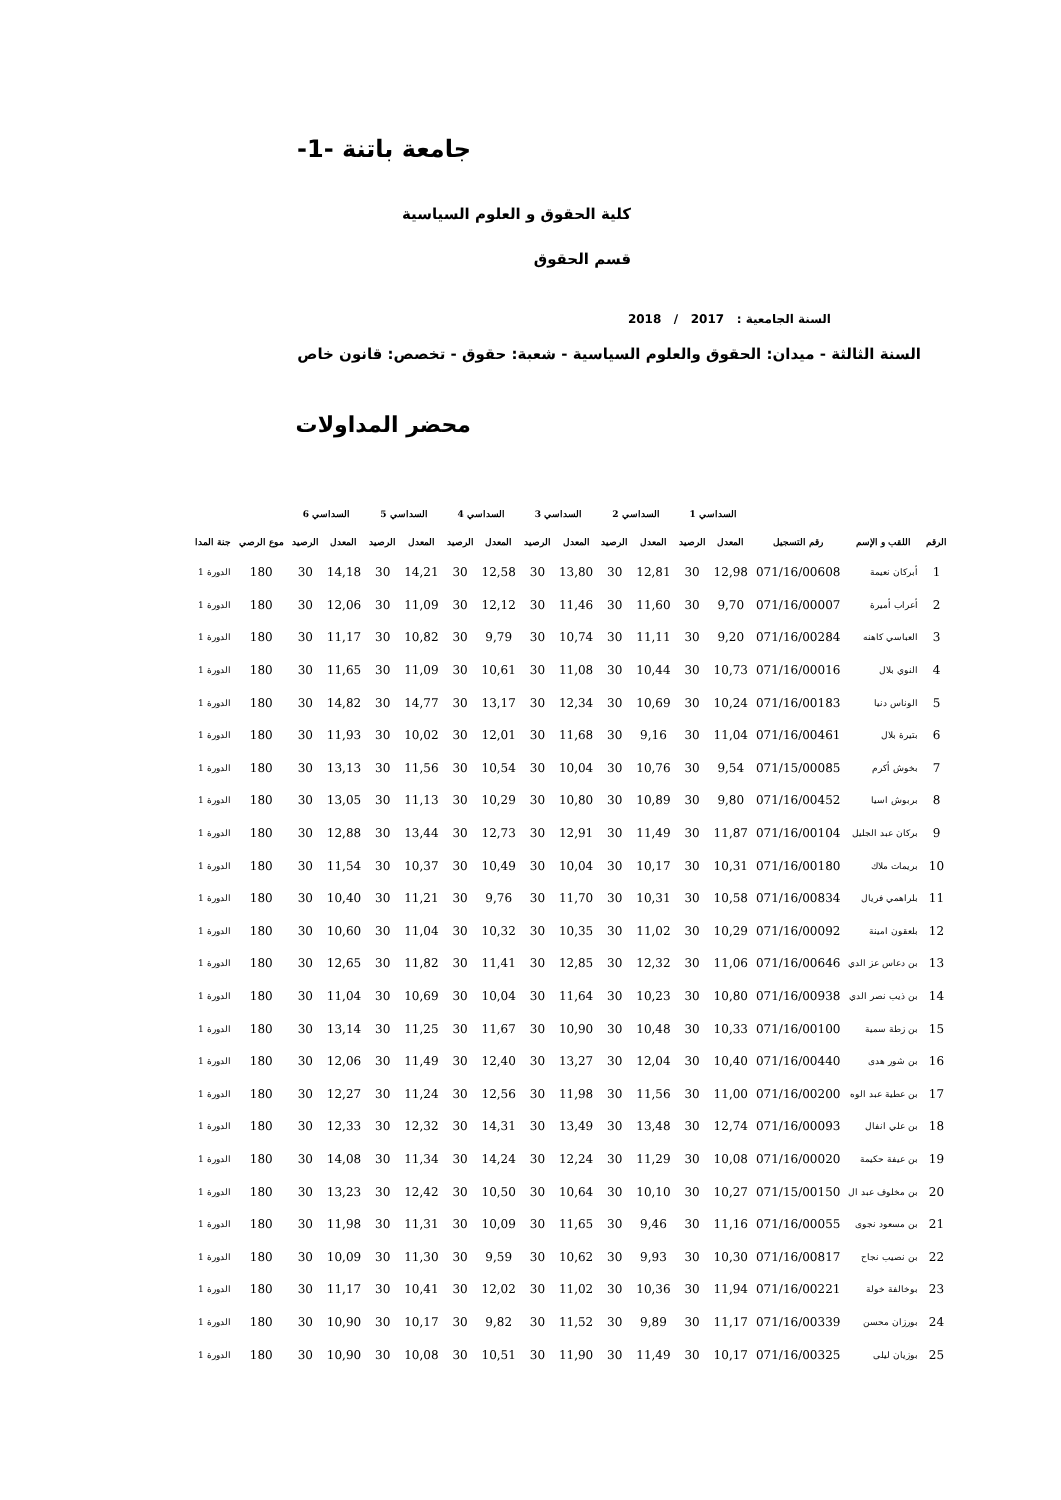جامعة باتنة -1-
كلية الحقوق و العلوم السياسية
قسم الحقوق
السنة الجامعية : 2017 / 2018
السنة الثالثة - ميدان: الحقوق والعلوم السياسية - شعبة: حقوق - تخصص: قانون خاص
محضر المداولات
| | | | السداسي 1 | | السداسي 2 | | السداسي 3 | | السداسي 4 | | السداسي 5 | | السداسي 6 | | | |
| --- | --- | --- | --- | --- | --- | --- | --- | --- | --- | --- | --- | --- | --- | --- | --- | --- |
| الرقم | اللقب و الإسم | رقم التسجيل | المعدل | الرصيد | المعدل | الرصيد | المعدل | الرصيد | المعدل | الرصيد | المعدل | الرصيد | المعدل | الرصيد | موع الرصي | جنة المدا |
| 1 | أبركان نعيمة | 071/16/00608 | 12,98 | 30 | 12,81 | 30 | 13,80 | 30 | 12,58 | 30 | 14,21 | 30 | 14,18 | 30 | 180 | الدورة 1 |
| 2 | أعراب أميرة | 071/16/00007 | 9,70 | 30 | 11,60 | 30 | 11,46 | 30 | 12,12 | 30 | 11,09 | 30 | 12,06 | 30 | 180 | الدورة 1 |
| 3 | العباسي كاهنه | 071/16/00284 | 9,20 | 30 | 11,11 | 30 | 10,74 | 30 | 9,79 | 30 | 10,82 | 30 | 11,17 | 30 | 180 | الدورة 1 |
| 4 | النوي بلال | 071/16/00016 | 10,73 | 30 | 10,44 | 30 | 11,08 | 30 | 10,61 | 30 | 11,09 | 30 | 11,65 | 30 | 180 | الدورة 1 |
| 5 | الوناس دنيا | 071/16/00183 | 10,24 | 30 | 10,69 | 30 | 12,34 | 30 | 13,17 | 30 | 14,77 | 30 | 14,82 | 30 | 180 | الدورة 1 |
| 6 | بتيرة بلال | 071/16/00461 | 11,04 | 30 | 9,16 | 30 | 11,68 | 30 | 12,01 | 30 | 10,02 | 30 | 11,93 | 30 | 180 | الدورة 1 |
| 7 | بخوش أكرم | 071/15/00085 | 9,54 | 30 | 10,76 | 30 | 10,04 | 30 | 10,54 | 30 | 11,56 | 30 | 13,13 | 30 | 180 | الدورة 1 |
| 8 | بربوش اسيا | 071/16/00452 | 9,80 | 30 | 10,89 | 30 | 10,80 | 30 | 10,29 | 30 | 11,13 | 30 | 13,05 | 30 | 180 | الدورة 1 |
| 9 | بركان عبد الجليل | 071/16/00104 | 11,87 | 30 | 11,49 | 30 | 12,91 | 30 | 12,73 | 30 | 13,44 | 30 | 12,88 | 30 | 180 | الدورة 1 |
| 10 | بريمات ملاك | 071/16/00180 | 10,31 | 30 | 10,17 | 30 | 10,04 | 30 | 10,49 | 30 | 10,37 | 30 | 11,54 | 30 | 180 | الدورة 1 |
| 11 | بلراهمي فريال | 071/16/00834 | 10,58 | 30 | 10,31 | 30 | 11,70 | 30 | 9,76 | 30 | 11,21 | 30 | 10,40 | 30 | 180 | الدورة 1 |
| 12 | بلعقون امينة | 071/16/00092 | 10,29 | 30 | 11,02 | 30 | 10,35 | 30 | 10,32 | 30 | 11,04 | 30 | 10,60 | 30 | 180 | الدورة 1 |
| 13 | بن دعاس عز الدي | 071/16/00646 | 11,06 | 30 | 12,32 | 30 | 12,85 | 30 | 11,41 | 30 | 11,82 | 30 | 12,65 | 30 | 180 | الدورة 1 |
| 14 | بن ذيب نصر الدي | 071/16/00938 | 10,80 | 30 | 10,23 | 30 | 11,64 | 30 | 10,04 | 30 | 10,69 | 30 | 11,04 | 30 | 180 | الدورة 1 |
| 15 | بن زطة سمية | 071/16/00100 | 10,33 | 30 | 10,48 | 30 | 10,90 | 30 | 11,67 | 30 | 11,25 | 30 | 13,14 | 30 | 180 | الدورة 1 |
| 16 | بن شور هدى | 071/16/00440 | 10,40 | 30 | 12,04 | 30 | 13,27 | 30 | 12,40 | 30 | 11,49 | 30 | 12,06 | 30 | 180 | الدورة 1 |
| 17 | بن عطية عبد الوه | 071/16/00200 | 11,00 | 30 | 11,56 | 30 | 11,98 | 30 | 12,56 | 30 | 11,24 | 30 | 12,27 | 30 | 180 | الدورة 1 |
| 18 | بن علي انفال | 071/16/00093 | 12,74 | 30 | 13,48 | 30 | 13,49 | 30 | 14,31 | 30 | 12,32 | 30 | 12,33 | 30 | 180 | الدورة 1 |
| 19 | بن عيفة حكيمة | 071/16/00020 | 10,08 | 30 | 11,29 | 30 | 12,24 | 30 | 14,24 | 30 | 11,34 | 30 | 14,08 | 30 | 180 | الدورة 1 |
| 20 | بن مخلوف عبد ال | 071/15/00150 | 10,27 | 30 | 10,10 | 30 | 10,64 | 30 | 10,50 | 30 | 12,42 | 30 | 13,23 | 30 | 180 | الدورة 1 |
| 21 | بن مسعود نجوى | 071/16/00055 | 11,16 | 30 | 9,46 | 30 | 11,65 | 30 | 10,09 | 30 | 11,31 | 30 | 11,98 | 30 | 180 | الدورة 1 |
| 22 | بن نصيب نجاح | 071/16/00817 | 10,30 | 30 | 9,93 | 30 | 10,62 | 30 | 9,59 | 30 | 11,30 | 30 | 10,09 | 30 | 180 | الدورة 1 |
| 23 | بوخالفة خولة | 071/16/00221 | 11,94 | 30 | 10,36 | 30 | 11,02 | 30 | 12,02 | 30 | 10,41 | 30 | 11,17 | 30 | 180 | الدورة 1 |
| 24 | بورزان محسن | 071/16/00339 | 11,17 | 30 | 9,89 | 30 | 11,52 | 30 | 9,82 | 30 | 10,17 | 30 | 10,90 | 30 | 180 | الدورة 1 |
| 25 | بوزيان ليلى | 071/16/00325 | 10,17 | 30 | 11,49 | 30 | 11,90 | 30 | 10,51 | 30 | 10,08 | 30 | 10,90 | 30 | 180 | الدورة 1 |